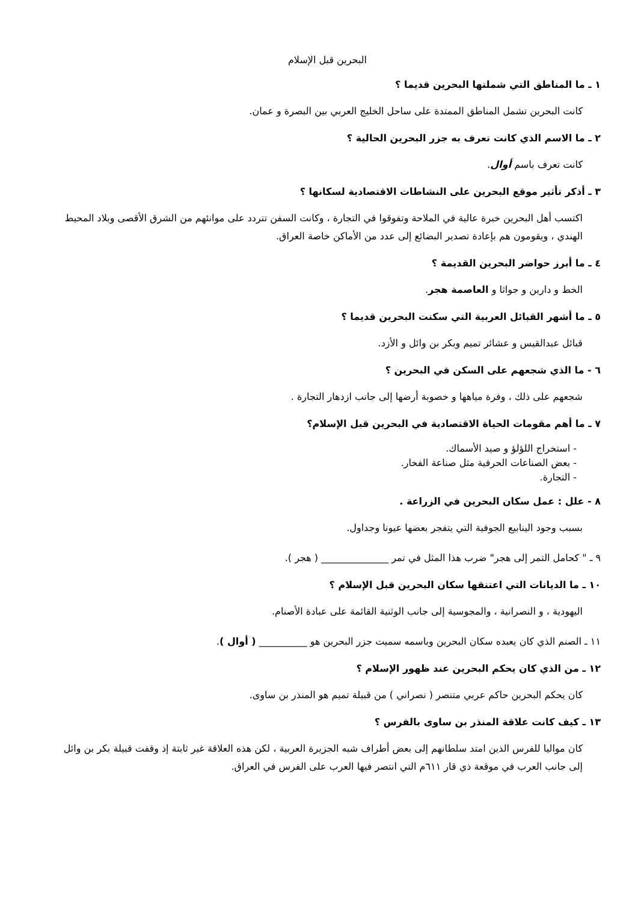البحرين قبل الإسلام
١ ـ ما المناطق التي شملتها البحرين قديما ؟
كانت البحرين تشمل المناطق الممتدة على ساحل الخليج العربي بين البصرة و عمان.
٢ ـ ما الاسم الذي كانت تعرف به جزر البحرين الحالية ؟
كانت تعرف باسم أوال.
٣ ـ أذكر تأثير موقع البحرين على النشاطات الاقتصادية لسكانها ؟
اكتسب أهل البحرين خبرة عالية في الملاحة وتفوقوا في التجارة ، وكانت السفن تتردد على موانئهم من الشرق الأقصى وبلاد المحيط الهندي ، ويقومون هم بإعادة تصدير البضائع إلى عدد من الأماكن خاصة العراق.
٤ ـ ما أبرز حواضر البحرين القديمة ؟
الخط و دارين و جواثا و العاصمة هجر.
٥ ـ ما أشهر القبائل العربية التي سكنت البحرين قديما ؟
قبائل عبدالقيس و عشائر تميم وبكر بن وائل و الأزد.
٦ - ما الذي شجعهم على السكن في البحرين ؟
شجعهم على ذلك ، وفرة مياهها و خصوبة أرضها إلى جانب ازدهار التجارة .
٧ ـ ما أهم مقومات الحياة الاقتصادية في البحرين قبل الإسلام؟
- استخراج اللؤلؤ و صيد الأسماك.
- بعض الصناعات الحرفية مثل صناعة الفخار.
- التجارة.
٨ - علل : عمل سكان البحرين في الزراعة .
بسبب وجود الينابيع الجوفية التي يتفجر بعضها عيونا وجداول.
٩ ـ " كحامل التمر إلى هجر" ضرب هذا المثل في تمر ______________ ( هجر ).
١٠ ـ ما الديانات التي اعتنقها سكان البحرين قبل الإسلام ؟
اليهودية ، و النصرانية ، والمجوسية إلى جانب الوثنية القائمة على عبادة الأصنام.
١١ ـ الصنم الذي كان يعبده سكان البحرين وباسمه سميت جزر البحرين هو __________ ( أوال ).
١٢ ـ من الذي كان يحكم البحرين عند ظهور الإسلام ؟
كان يحكم البحرين حاكم عربي متنصر ( نصراني ) من قبيلة تميم هو المنذر بن ساوى.
١٣ ـ كيف كانت علاقة المنذر بن ساوى بالفرس ؟
كان مواليا للفرس الذين امتد سلطانهم إلى بعض أطراف شبه الجزيرة العربية ، لكن هذه العلاقة غير ثابتة إذ وقفت قبيلة بكر بن وائل إلى جانب العرب في موقعة ذي قار ٦١١م التي انتصر فيها العرب على الفرس في العراق.